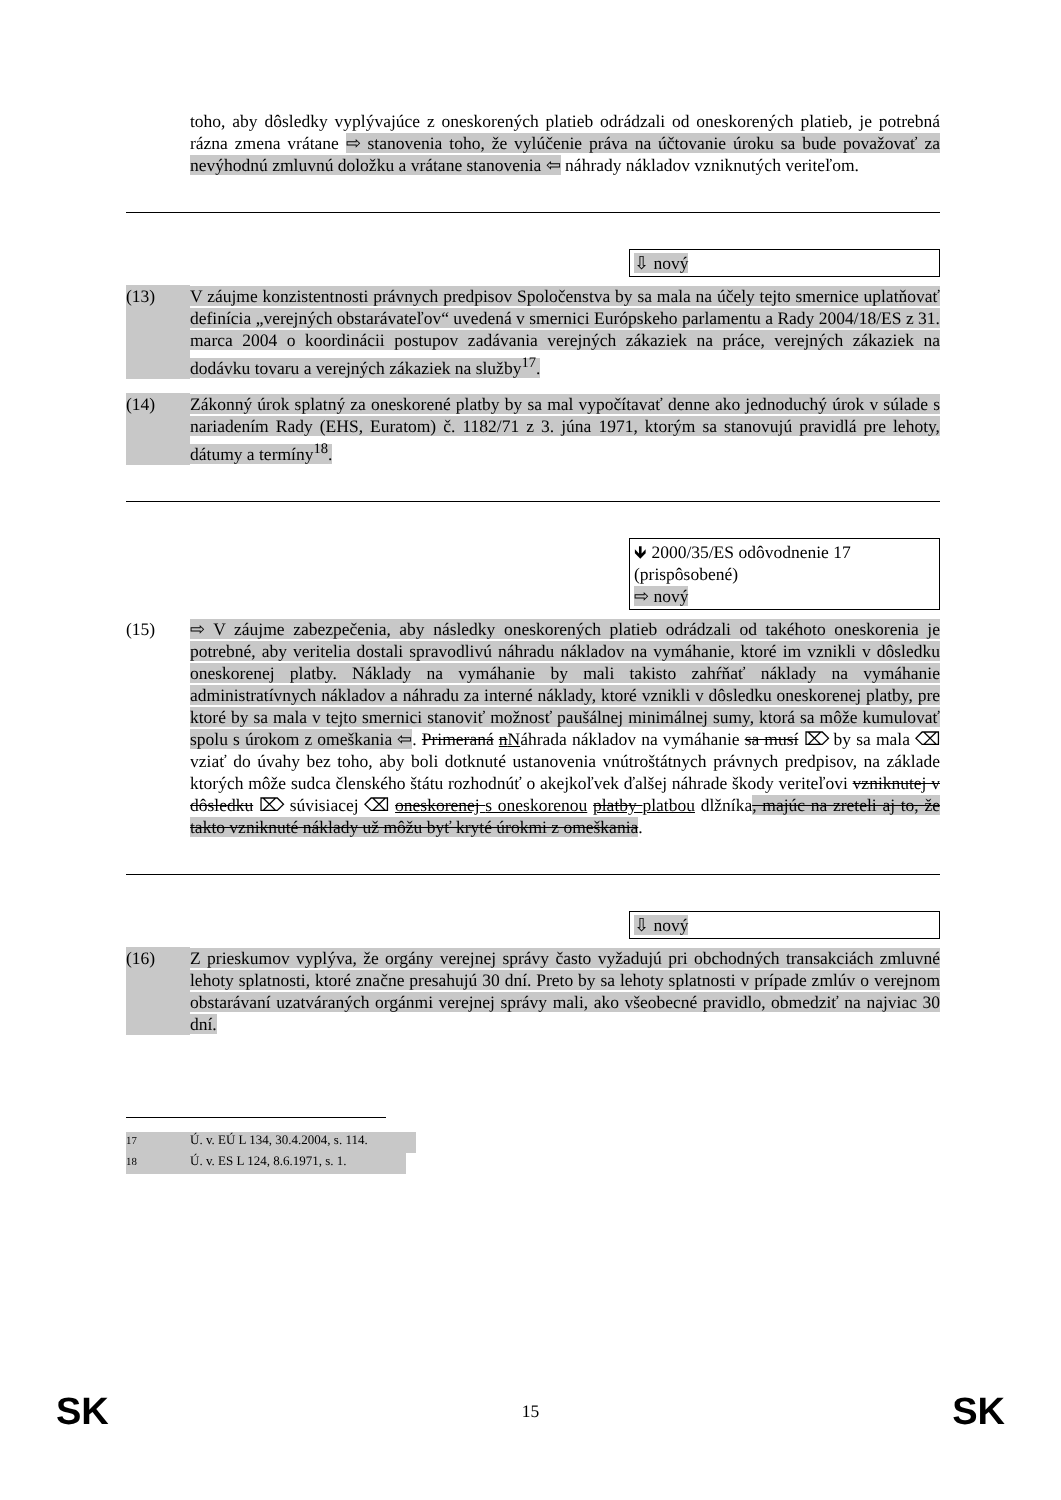toho, aby dôsledky vyplývajúce z oneskorených platieb odrádzali od oneskorených platieb, je potrebná rázna zmena vrátane ⇨ stanovenia toho, že vylúčenie práva na účtovanie úroku sa bude považovať za nevýhodnú zmluvnú doložku a vrátane stanovenia ⇦ náhrady nákladov vzniknutých veriteľom.
⇩ nový
(13) V záujme konzistentnosti právnych predpisov Spoločenstva by sa mala na účely tejto smernice uplatňovať definícia „verejných obstarávateľov“ uvedená v smernici Európskeho parlamentu a Rady 2004/18/ES z 31. marca 2004 o koordinácii postupov zadávania verejných zákaziek na práce, verejných zákaziek na dodávku tovaru a verejných zákaziek na služby<sup>17</sup>.
(14) Zákonný úrok splatný za oneskorené platby by sa mal vypočítavať denne ako jednoduchý úrok v súlade s nariadením Rady (EHS, Euratom) č. 1182/71 z 3. júna 1971, ktorým sa stanovujú pravidlá pre lehoty, dátumy a termíny<sup>18</sup>.
🡻 2000/35/ES odôvodnenie 17 (prispôsobené)
⇨ nový
(15) ⇨ V záujme zabezpečenia, aby následky oneskorených platieb odrádzali od takéhoto oneskorenia je potrebné, aby veritelia dostali spravodlivú náhradu nákladov na vymáhanie, ktoré im vznikli v dôsledku oneskorenej platby. Náklady na vymáhanie by mali takisto zahŕňať náklady na vymáhanie administratívnych nákladov a náhradu za interné náklady, ktoré vznikli v dôsledku oneskorenej platby, pre ktoré by sa mala v tejto smernici stanoviť možnosť paušálnej minimálnej sumy, ktorá sa môže kumulovať spolu s úrokom z omeškania ⇦. Primeraná nNáhrada nákladov na vymáhanie sa musí ⌦ by sa mala ⌫ vziať do úvahy bez toho, aby boli dotknuté ustanovenia vnútroštátnych právnych predpisov, na základe ktorých môže sudca členského štátu rozhodnúť o akejkoľvek ďalšej náhrade škody veriteľovi vzniknutej v dôsledku ⌦ súvisiacej ⌫ oneskorenej s oneskorenou platby platbou dlžníka, majúc na zreteli aj to, že takto vzniknuté náklady už môžu byť kryté úrokmi z omeškania.
⇩ nový
(16) Z prieskumov vyplýva, že orgány verejnej správy často vyžadujú pri obchodných transakciách zmluvné lehoty splatnosti, ktoré značne presahujú 30 dní. Preto by sa lehoty splatnosti v prípade zmlúv o verejnom obstarávaní uzatváraných orgánmi verejnej správy mali, ako všeobecné pravidlo, obmedziť na najviac 30 dní.
<sup>17</sup> Ú. v. EÚ L 134, 30.4.2004, s. 114.
<sup>18</sup> Ú. v. ES L 124, 8.6.1971, s. 1.
SK 15 SK